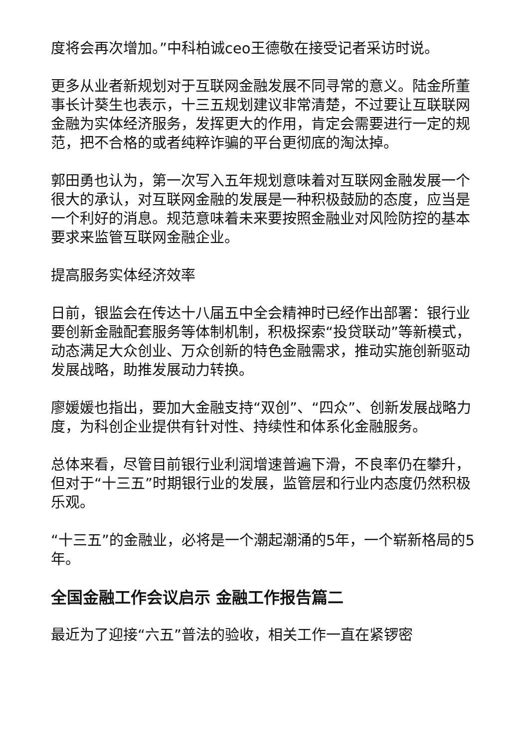度将会再次增加。”中科柏诚ceo王德敬在接受记者采访时说。
更多从业者新规划对于互联网金融发展不同寻常的意义。陆金所董事长计葵生也表示，十三五规划建议非常清楚，不过要让互联联网金融为实体经济服务，发挥更大的作用，肯定会需要进行一定的规范，把不合格的或者纯粹诈骗的平台更彻底的淘汰掉。
郭田勇也认为，第一次写入五年规划意味着对互联网金融发展一个很大的承认，对互联网金融的发展是一种积极鼓励的态度，应当是一个利好的消息。规范意味着未来要按照金融业对风险防控的基本要求来监管互联网金融企业。
提高服务实体经济效率
日前，银监会在传达十八届五中全会精神时已经作出部署：银行业要创新金融配套服务等体制机制，积极探索“投贷联动”等新模式，动态满足大众创业、万众创新的特色金融需求，推动实施创新驱动发展战略，助推发展动力转换。
廖媛媛也指出，要加大金融支持“双创”、“四众”、创新发展战略力度，为科创企业提供有针对性、持续性和体系化金融服务。
总体来看，尽管目前银行业利润增速普遍下滑，不良率仍在攀升，但对于“十三五”时期银行业的发展，监管层和行业内态度仍然积极乐观。
“十三五”的金融业，必将是一个潮起潮涌的5年，一个崭新格局的5年。
全国金融工作会议启示 金融工作报告篇二
最近为了迎接“六五”普法的验收，相关工作一直在紧锣密